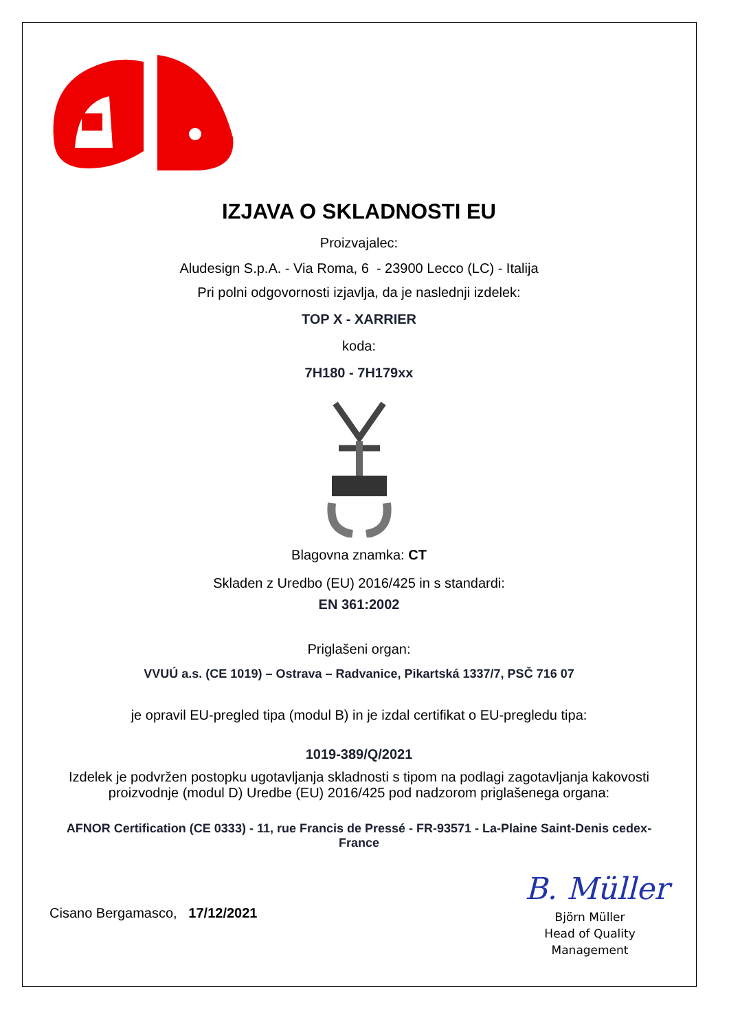IZJAVA O SKLADNOSTI EU
Proizvajalec:
Aludesign S.p.A. - Via Roma, 6 - 23900 Lecco (LC) - Italija
Pri polni odgovornosti izjavlja, da je naslednji izdelek:
TOP X - XARRIER
koda:
7H180 - 7H179xx
Blagovna znamka: CT
Skladen z Uredbo (EU) 2016/425 in s standardi:
EN 361:2002
Priglašeni organ:
VVUÚ a.s. (CE 1019) – Ostrava – Radvanice, Pikartská 1337/7, PSČ 716 07
je opravil EU-pregled tipa (modul B) in je izdal certifikat o EU-pregledu tipa:
1019-389/Q/2021
Izdelek je podvržen postopku ugotavljanja skladnosti s tipom na podlagi zagotavljanja kakovosti proizvodnje (modul D) Uredbe (EU) 2016/425 pod nadzorom priglašenega organa:
AFNOR Certification (CE 0333) - 11, rue Francis de Pressé - FR-93571 - La-Plaine Saint-Denis cedex-France
Cisano Bergamasco, 17/12/2021
B. Müller
Björn Müller
Head of Quality
Management